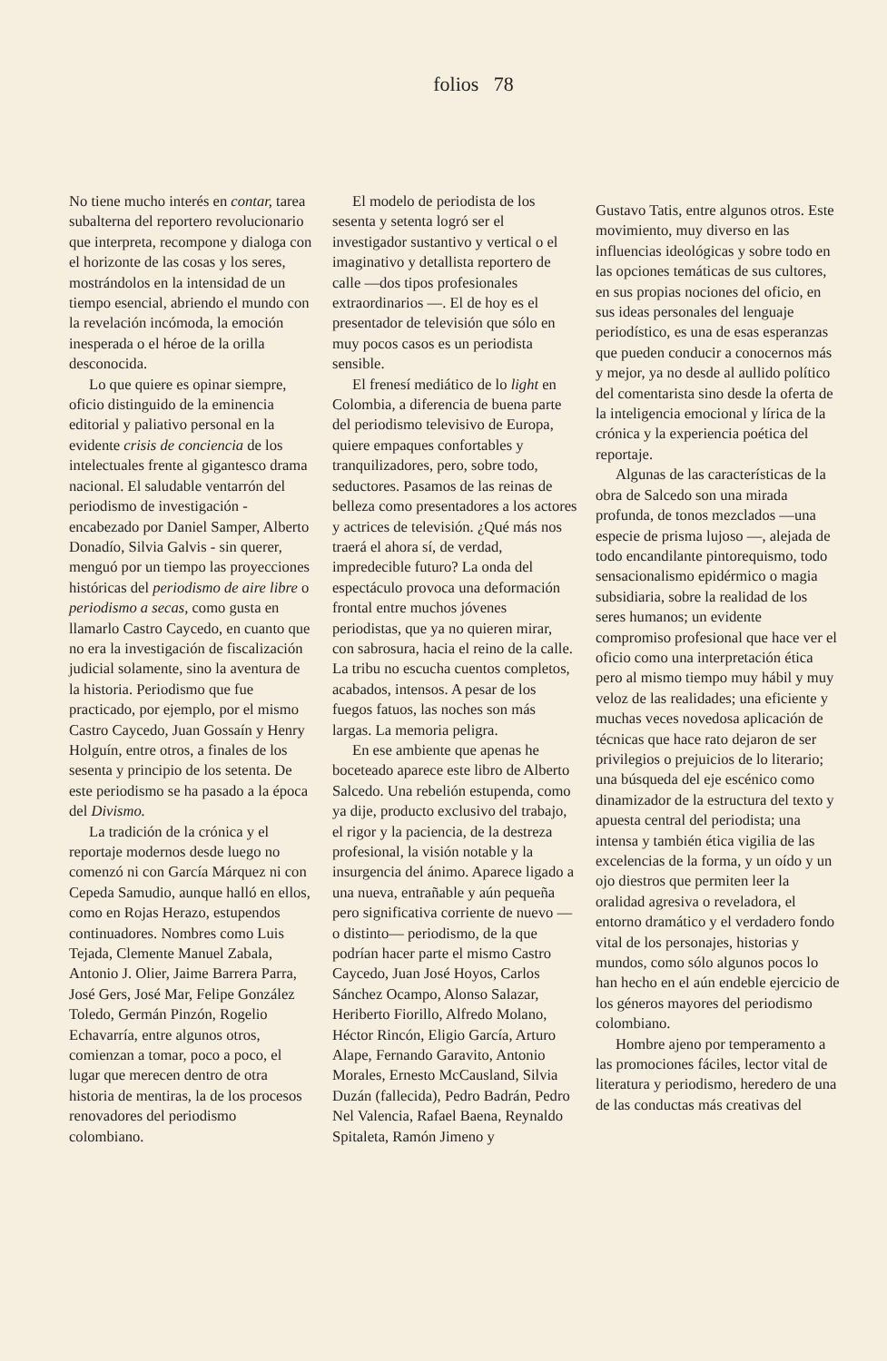folios 78
No tiene mucho interés en contar, tarea subalterna del reportero revolucionario que interpreta, recompone y dialoga con el horizonte de las cosas y los seres, mostrándolos en la intensidad de un tiempo esencial, abriendo el mundo con la revelación incómoda, la emoción inesperada o el héroe de la orilla desconocida.
Lo que quiere es opinar siempre, oficio distinguido de la eminencia editorial y paliativo personal en la evidente crisis de conciencia de los intelectuales frente al gigantesco drama nacional. El saludable ventarrón del periodismo de investigación - encabezado por Daniel Samper, Alberto Donadío, Silvia Galvis - sin querer, menguó por un tiempo las proyecciones históricas del periodismo de aire libre o periodismo a secas, como gusta en llamarlo Castro Caycedo, en cuanto que no era la investigación de fiscalización judicial solamente, sino la aventura de la historia. Periodismo que fue practicado, por ejemplo, por el mismo Castro Caycedo, Juan Gossaín y Henry Holguín, entre otros, a finales de los sesenta y principio de los setenta. De este periodismo se ha pasado a la época del Divismo.
La tradición de la crónica y el reportaje modernos desde luego no comenzó ni con García Márquez ni con Cepeda Samudio, aunque halló en ellos, como en Rojas Herazo, estupendos continuadores. Nombres como Luis Tejada, Clemente Manuel Zabala, Antonio J. Olier, Jaime Barrera Parra, José Gers, José Mar, Felipe González Toledo, Germán Pinzón, Rogelio Echavarría, entre algunos otros, comienzan a tomar, poco a poco, el lugar que merecen dentro de otra historia de mentiras, la de los procesos renovadores del periodismo colombiano.
El modelo de periodista de los sesenta y setenta logró ser el investigador sustantivo y vertical o el imaginativo y detallista reportero de calle —dos tipos profesionales extraordinarios —. El de hoy es el presentador de televisión que sólo en muy pocos casos es un periodista sensible.
El frenesí mediático de lo light en Colombia, a diferencia de buena parte del periodismo televisivo de Europa, quiere empaques confortables y tranquilizadores, pero, sobre todo, seductores. Pasamos de las reinas de belleza como presentadores a los actores y actrices de televisión. ¿Qué más nos traerá el ahora sí, de verdad, impredecible futuro? La onda del espectáculo provoca una deformación frontal entre muchos jóvenes periodistas, que ya no quieren mirar, con sabrosura, hacia el reino de la calle. La tribu no escucha cuentos completos, acabados, intensos. A pesar de los fuegos fatuos, las noches son más largas. La memoria peligra.
En ese ambiente que apenas he boceteado aparece este libro de Alberto Salcedo. Una rebelión estupenda, como ya dije, producto exclusivo del trabajo, el rigor y la paciencia, de la destreza profesional, la visión notable y la insurgencia del ánimo. Aparece ligado a una nueva, entrañable y aún pequeña pero significativa corriente de nuevo —o distinto— periodismo, de la que podrían hacer parte el mismo Castro Caycedo, Juan José Hoyos, Carlos Sánchez Ocampo, Alonso Salazar, Heriberto Fiorillo, Alfredo Molano, Héctor Rincón, Eligio García, Arturo Alape, Fernando Garavito, Antonio Morales, Ernesto McCausland, Silvia Duzán (fallecida), Pedro Badrán, Pedro Nel Valencia, Rafael Baena, Reynaldo Spitaleta, Ramón Jimeno y
Gustavo Tatis, entre algunos otros. Este movimiento, muy diverso en las influencias ideológicas y sobre todo en las opciones temáticas de sus cultores, en sus propias nociones del oficio, en sus ideas personales del lenguaje periodístico, es una de esas esperanzas que pueden conducir a conocernos más y mejor, ya no desde al aullido político del comentarista sino desde la oferta de la inteligencia emocional y lírica de la crónica y la experiencia poética del reportaje.
Algunas de las características de la obra de Salcedo son una mirada profunda, de tonos mezclados —una especie de prisma lujoso —, alejada de todo encandilante pintorequismo, todo sensacionalismo epidérmico o magia subsidiaria, sobre la realidad de los seres humanos; un evidente compromiso profesional que hace ver el oficio como una interpretación ética pero al mismo tiempo muy hábil y muy veloz de las realidades; una eficiente y muchas veces novedosa aplicación de técnicas que hace rato dejaron de ser privilegios o prejuicios de lo literario; una búsqueda del eje escénico como dinamizador de la estructura del texto y apuesta central del periodista; una intensa y también ética vigilia de las excelencias de la forma, y un oído y un ojo diestros que permiten leer la oralidad agresiva o reveladora, el entorno dramático y el verdadero fondo vital de los personajes, historias y mundos, como sólo algunos pocos lo han hecho en el aún endeble ejercicio de los géneros mayores del periodismo colombiano.
Hombre ajeno por temperamento a las promociones fáciles, lector vital de literatura y periodismo, heredero de una de las conductas más creativas del